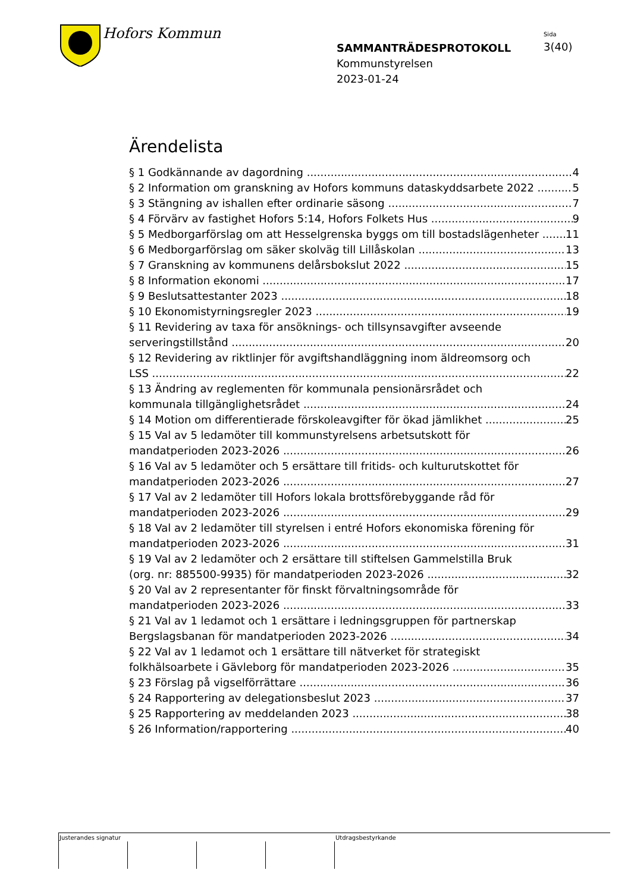Hofors Kommun
Sida
3(40)
SAMMANTRÄDESPROTOKOLL
Kommunstyrelsen
2023-01-24
Ärendelista
§ 1 Godkännande av dagordning 4
§ 2 Information om granskning av Hofors kommuns dataskyddsarbete 2022 5
§ 3 Stängning av ishallen efter ordinarie säsong 7
§ 4 Förvärv av fastighet Hofors 5:14, Hofors Folkets Hus 9
§ 5 Medborgarförslag om att Hesselgrenska byggs om till bostadslägenheter 11
§ 6 Medborgarförslag om säker skolväg till Lillåskolan 13
§ 7 Granskning av kommunens delårsbokslut 2022 15
§ 8 Information ekonomi 17
§ 9 Beslutsattestanter 2023 18
§ 10 Ekonomistyrningsregler 2023 19
§ 11 Revidering av taxa för ansöknings- och tillsynsavgifter avseende
serveringstillstånd 20
§ 12 Revidering av riktlinjer för avgiftshandläggning inom äldreomsorg och
LSS 22
§ 13 Ändring av reglementen för kommunala pensionärsrådet och
kommunala tillgänglighetsrådet 24
§ 14 Motion om differentierade förskoleavgifter för ökad jämlikhet 25
§ 15 Val av 5 ledamöter till kommunstyrelsens arbetsutskott för
mandatperioden 2023-2026 26
§ 16 Val av 5 ledamöter och 5 ersättare till fritids- och kulturutskottet för
mandatperioden 2023-2026 27
§ 17 Val av 2 ledamöter till Hofors lokala brottsförebyggande råd för
mandatperioden 2023-2026 29
§ 18 Val av 2 ledamöter till styrelsen i entré Hofors ekonomiska förening för
mandatperioden 2023-2026 31
§ 19 Val av 2 ledamöter och 2 ersättare till stiftelsen Gammelstilla Bruk
(org. nr: 885500-9935) för mandatperioden 2023-2026 32
§ 20 Val av 2 representanter för finskt förvaltningsområde för
mandatperioden 2023-2026 33
§ 21 Val av 1 ledamot och 1 ersättare i ledningsgruppen för partnerskap
Bergslagsbanan för mandatperioden 2023-2026 34
§ 22 Val av 1 ledamot och 1 ersättare till nätverket för strategiskt
folkhälsoarbete i Gävleborg för mandatperioden 2023-2026 35
§ 23 Förslag på vigselförrättare 36
§ 24 Rapportering av delegationsbeslut 2023 37
§ 25 Rapportering av meddelanden 2023 38
§ 26 Information/rapportering 40
Justerandes signatur Utdragsbestyrkande